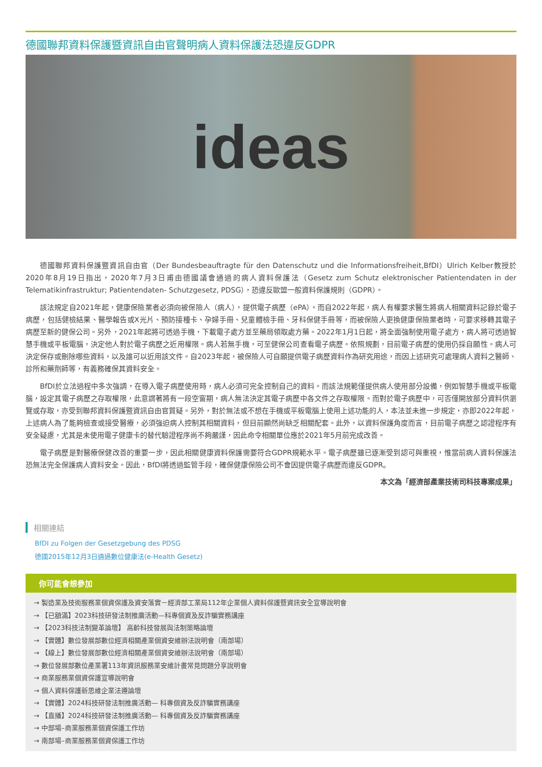德國聯邦資料保護暨資訊自由官聲明病人資料保護法恐違反GDPR
ideas
德國聯邦資料保護暨資訊自由官（Der Bundesbeauftragte für den Datenschutz und die Informationsfreiheit,BfDI）Ulrich Kelber教授於2020年8月19日指出，2020年7月3日甫由德國議會通過的病人資料保護法（Gesetz zum Schutz elektronischer Patientendaten in der Telematikinfrastruktur; Patientendaten- Schutzgesetz, PDSG），恐違反歐盟一般資料保護規則（GDPR）。
該法規定自2021年起，健康保險業者必須向被保險人（病人），提供電子病歷（ePA）。而自2022年起，病人有權要求醫生將病人相關資料記錄於電子病歷，包括健檢結果、醫學報告或X光片、預防接種卡、孕婦手冊、兒童體檢手冊、牙科保健手冊等，而被保險人更換健康保險業者時，可要求移轉其電子病歷至新的健保公司。另外，2021年起將可透過手機，下載電子處方並至藥局領取處方藥。2022年1月1日起，將全面強制使用電子處方，病人將可透過智慧手機或平板電腦，決定他人對於電子病歷之近用權限。病人若無手機，可至健保公司查看電子病歷。依照規劃，目前電子病歷的使用仍採自願性。病人可決定保存或刪除哪些資料，以及誰可以近用該文件。自2023年起，被保險人可自願提供電子病歷資料作為研究用途，而因上述研究可處理病人資料之醫師、診所和藥劑師等，有義務確保其資料安全。
BfDI於立法過程中多次強調，在導入電子病歷使用時，病人必須可完全控制自己的資料。而該法規範僅提供病人使用部分設備，例如智慧手機或平板電腦，設定其電子病歷之存取權限，此意謂著將有一段空窗期，病人無法決定其電子病歷中各文件之存取權限。而對於電子病歷中，可否僅開放部分資料供瀏覽或存取，亦受到聯邦資料保護暨資訊自由官質疑。另外，對於無法或不想在手機或平板電腦上使用上述功能的人，本法並未進一步規定，亦即2022年起，上述病人為了能夠檢查或接受醫療，必須強迫病人控制其相關資料，但目前顯然尚缺乏相關配套。此外，以資料保護角度而言，目前電子病歷之認證程序有安全疑慮，尤其是未使用電子健康卡的替代驗證程序尚不夠嚴謹，因此命令相關單位應於2021年5月前完成改善。
電子病歷是對醫療保健改善的重要一步，因此相關健康資料保護需要符合GDPR規範水平。電子病歷雖已逐漸受到認可與重視，惟當前病人資料保護法恐無法完全保護病人資料安全。因此，BfDI將透過監管手段，確保健康保險公司不會因提供電子病歷而違反GDPR。
本文為「經濟部產業技術司科技專案成果」
相關連結
BfDI zu Folgen der Gesetzgebung des PDSG
德國2015年12月3日通過數位健康法(e-Health Gesetz)
你可能會想參加
→ 製造業及技術服務業個資保護及資安落實－經濟部工業局112年企業個人資料保護暨資訊安全宣導說明會
→ 【已額滿】2023科技研發法制推廣活動—科專個資及反詐騙實務講座
→ 【2023科技法制變革論壇】 高齡科技發展與法制策略論壇
→ 【實體】數位發展部數位經濟相關產業個資安維辦法說明會（南部場）
→ 【線上】數位發展部數位經濟相關產業個資安維辦法說明會（南部場）
→ 數位發展部數位產業署113年資訊服務業安維計畫常見問題分享說明會
→ 商業服務業個資保護宣導說明會
→ 個人資料保護新思維企業法遵論壇
→ 【實體】2024科技研發法制推廣活動— 科專個資及反詐騙實務講座
→ 【直播】2024科技研發法制推廣活動— 科專個資及反詐騙實務講座
→ 中部場–商業服務業個資保護工作坊
→ 南部場–商業服務業個資保護工作坊